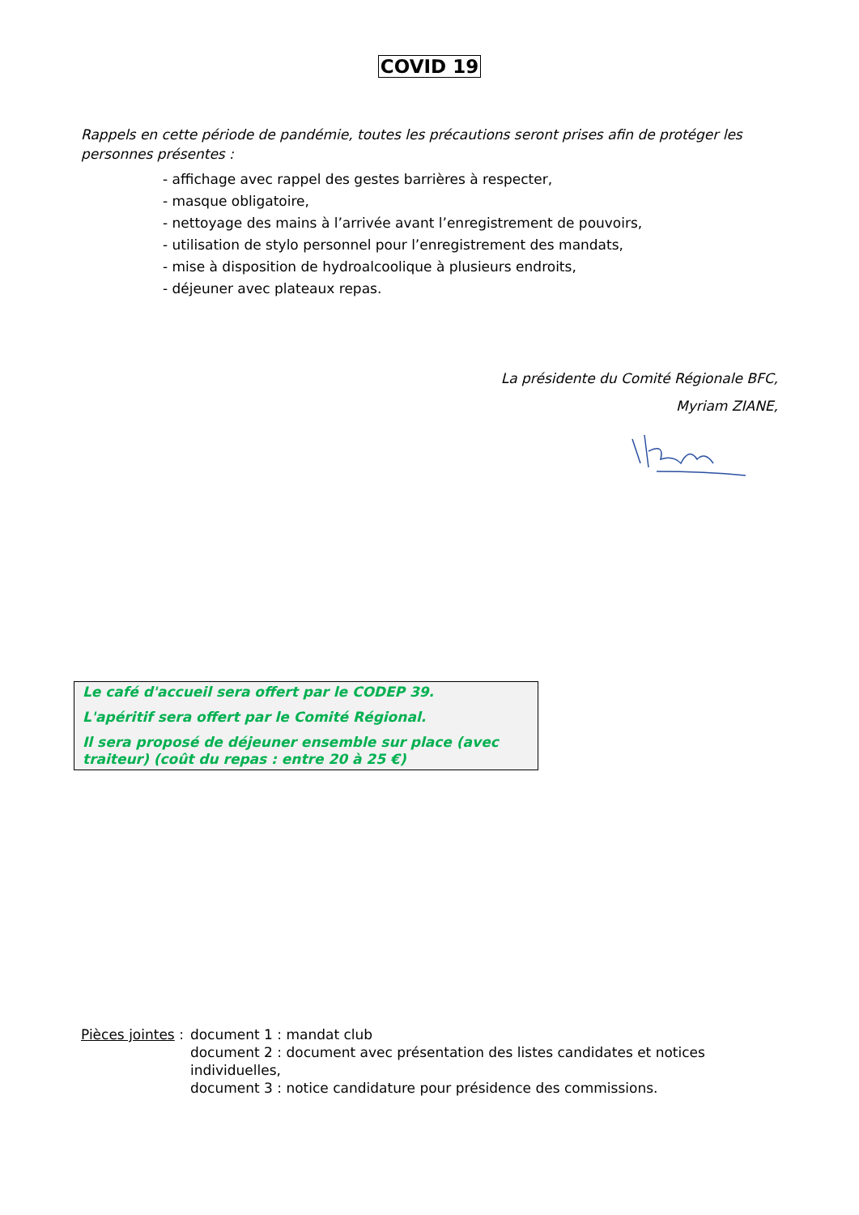COVID 19
Rappels en cette période de pandémie, toutes les précautions seront prises afin de protéger les personnes présentes :
- affichage avec rappel des gestes barrières à respecter,
- masque obligatoire,
- nettoyage des mains à l’arrivée avant l’enregistrement de pouvoirs,
- utilisation de stylo personnel pour l’enregistrement des mandats,
- mise à disposition de hydroalcoolique à plusieurs endroits,
- déjeuner avec plateaux repas.
La présidente du Comité Régionale BFC,
Myriam ZIANE,
Le café d'accueil sera offert par le CODEP 39.
L'apéritif sera offert par le Comité Régional.
Il sera proposé de déjeuner ensemble sur place (avec traiteur) (coût du repas : entre 20 à 25 €)
Pièces jointes :
document 1 : mandat club
document 2 : document avec présentation des listes candidates et notices individuelles,
document 3 : notice candidature pour présidence des commissions.